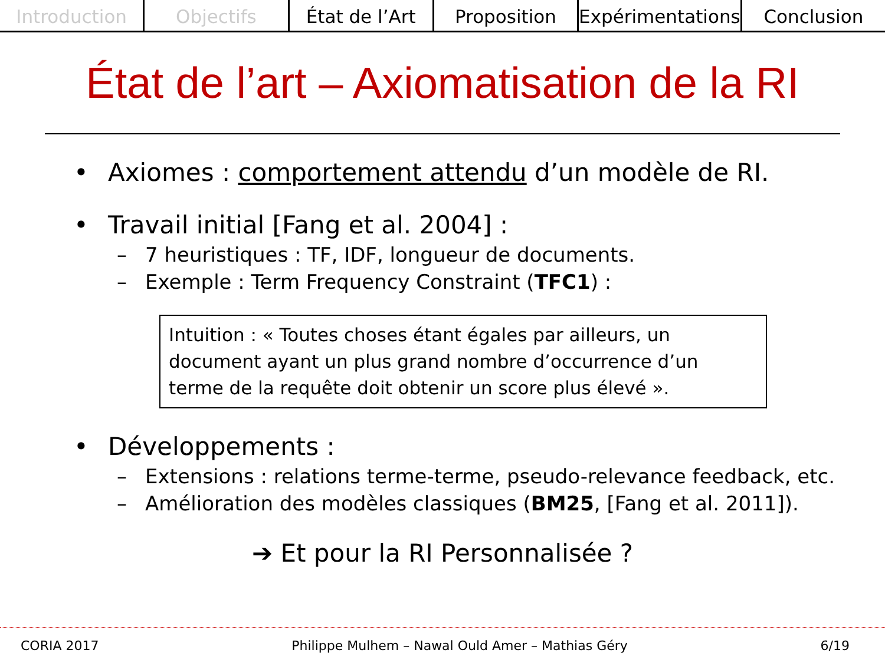Introduction Objectifs État de l’Art Proposition Expérimentations Conclusion
État de l’art – Axiomatisation de la RI
• Axiomes : comportement attendu d’un modèle de RI.
• Travail initial [Fang et al. 2004] :
– 7 heuristiques : TF, IDF, longueur de documents.
– Exemple : Term Frequency Constraint (TFC1) :
Intuition : « Toutes choses étant égales par ailleurs, un document ayant un plus grand nombre d’occurrence d’un terme de la requête doit obtenir un score plus élevé ».
• Développements :
– Extensions : relations terme-terme, pseudo-relevance feedback, etc.
– Amélioration des modèles classiques (BM25, [Fang et al. 2011]).
➔ Et pour la RI Personnalisée ?
CORIA 2017 Philippe Mulhem – Nawal Ould Amer – Mathias Géry 6/19